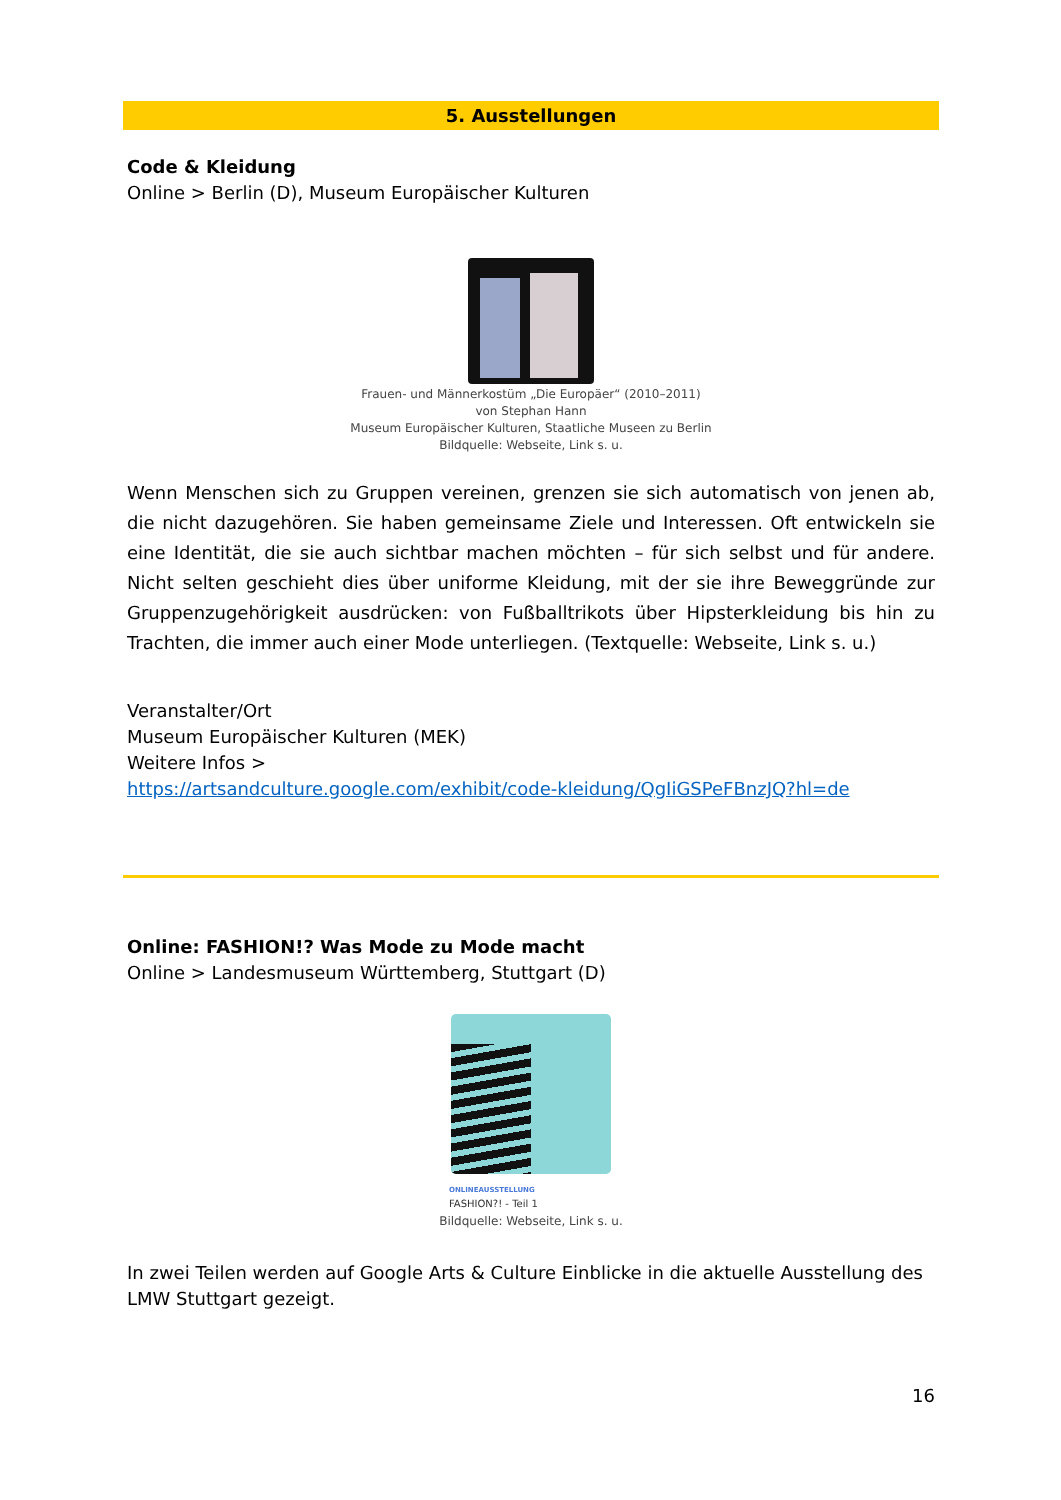5. Ausstellungen
Code & Kleidung
Online > Berlin (D), Museum Europäischer Kulturen
Frauen- und Männerkostüm „Die Europäer“ (2010–2011)
von Stephan Hann
Museum Europäischer Kulturen, Staatliche Museen zu Berlin
Bildquelle: Webseite, Link s. u.
Wenn Menschen sich zu Gruppen vereinen, grenzen sie sich automatisch von jenen ab, die nicht dazugehören. Sie haben gemeinsame Ziele und Interessen. Oft entwickeln sie eine Identität, die sie auch sichtbar machen möchten – für sich selbst und für andere. Nicht selten geschieht dies über uniforme Kleidung, mit der sie ihre Beweggründe zur Gruppenzugehörigkeit ausdrücken: von Fußballtrikots über Hipsterkleidung bis hin zu Trachten, die immer auch einer Mode unterliegen. (Textquelle: Webseite, Link s. u.)
Veranstalter/Ort
Museum Europäischer Kulturen (MEK)
Weitere Infos >
https://artsandculture.google.com/exhibit/code-kleidung/QgIiGSPeFBnzJQ?hl=de
Online: FASHION!? Was Mode zu Mode macht
Online > Landesmuseum Württemberg, Stuttgart (D)
ONLINEAUSSTELLUNG
FASHION?! - Teil 1
Bildquelle: Webseite, Link s. u.
In zwei Teilen werden auf Google Arts & Culture Einblicke in die aktuelle Ausstellung des LMW Stuttgart gezeigt.
16